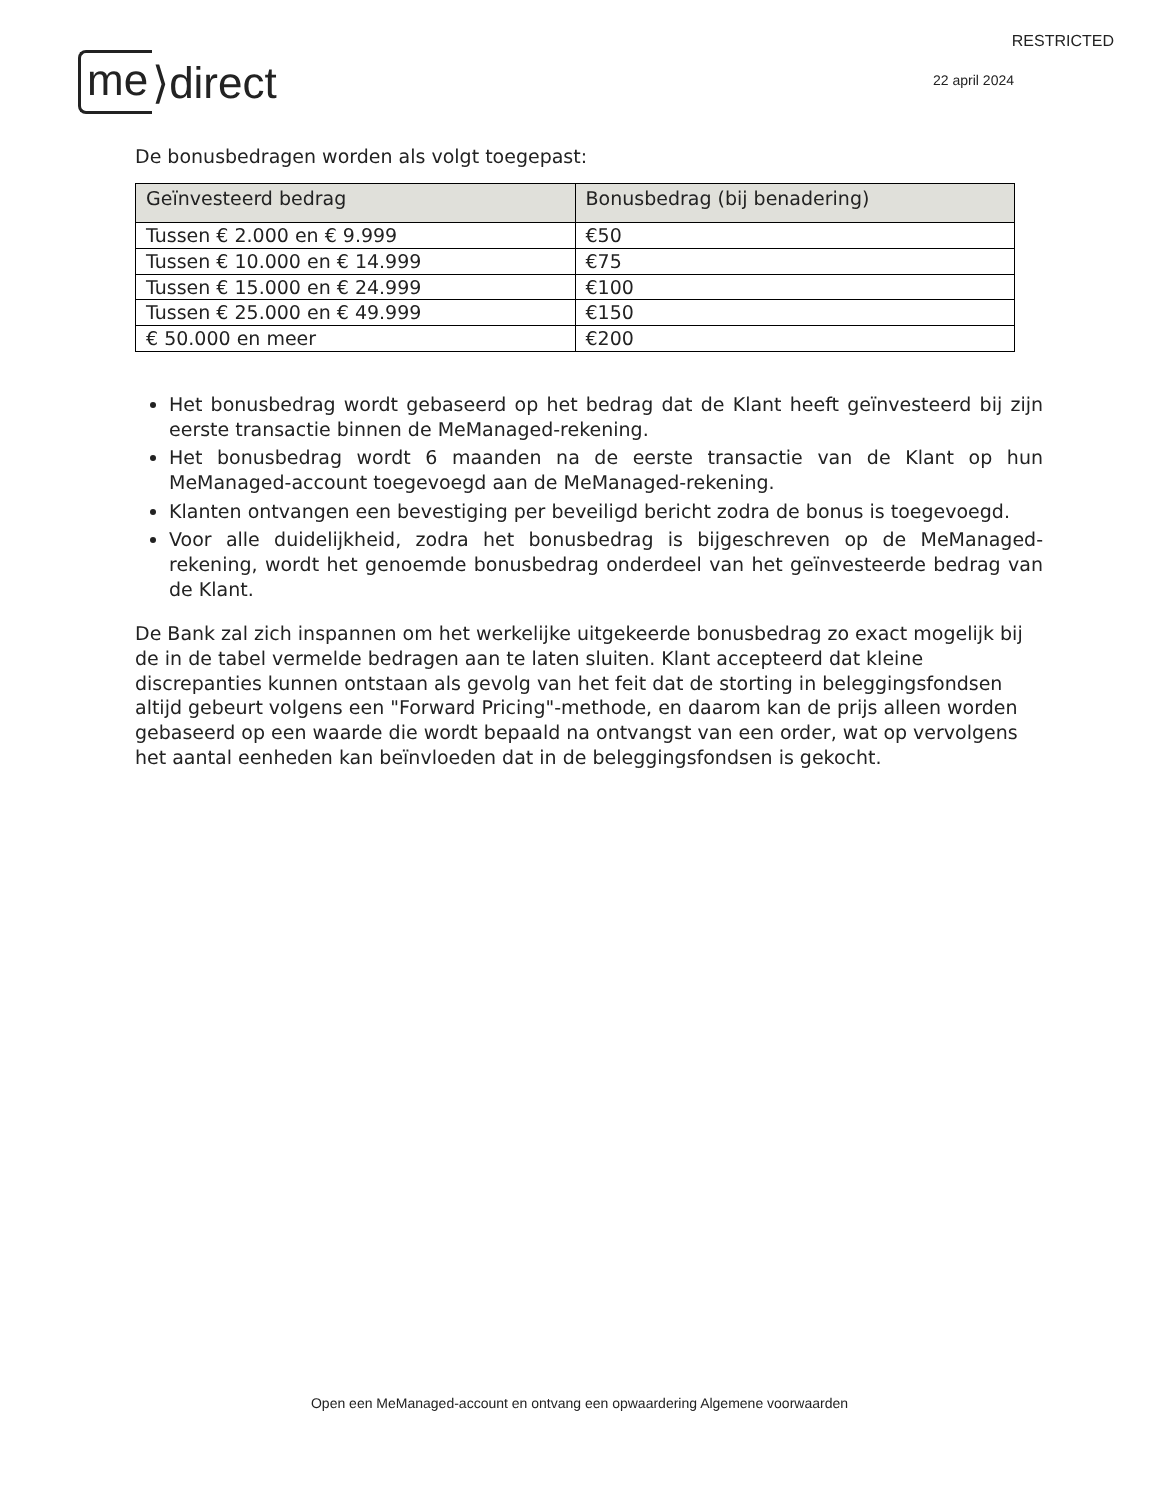RESTRICTED
me ⟩direct
22 april 2024
De bonusbedragen worden als volgt toegepast:
| Geïnvesteerd bedrag | Bonusbedrag (bij benadering) |
| --- | --- |
| Tussen € 2.000 en € 9.999 | €50 |
| Tussen € 10.000 en € 14.999 | €75 |
| Tussen € 15.000 en € 24.999 | €100 |
| Tussen € 25.000 en € 49.999 | €150 |
| € 50.000 en meer | €200 |
Het bonusbedrag wordt gebaseerd op het bedrag dat de Klant heeft geïnvesteerd bij zijn eerste transactie binnen de MeManaged-rekening.
Het bonusbedrag wordt 6 maanden na de eerste transactie van de Klant op hun MeManaged-account toegevoegd aan de MeManaged-rekening.
Klanten ontvangen een bevestiging per beveiligd bericht zodra de bonus is toegevoegd.
Voor alle duidelijkheid, zodra het bonusbedrag is bijgeschreven op de MeManaged-rekening, wordt het genoemde bonusbedrag onderdeel van het geïnvesteerde bedrag van de Klant.
De Bank zal zich inspannen om het werkelijke uitgekeerde bonusbedrag zo exact mogelijk bij de in de tabel vermelde bedragen aan te laten sluiten. Klant accepteerd dat kleine discrepanties kunnen ontstaan als gevolg van het feit dat de storting in beleggingsfondsen altijd gebeurt volgens een "Forward Pricing"-methode, en daarom kan de prijs alleen worden gebaseerd op een waarde die wordt bepaald na ontvangst van een order, wat op vervolgens het aantal eenheden kan beïnvloeden dat in de beleggingsfondsen is gekocht.
Open een MeManaged-account en ontvang een opwaardering Algemene voorwaarden